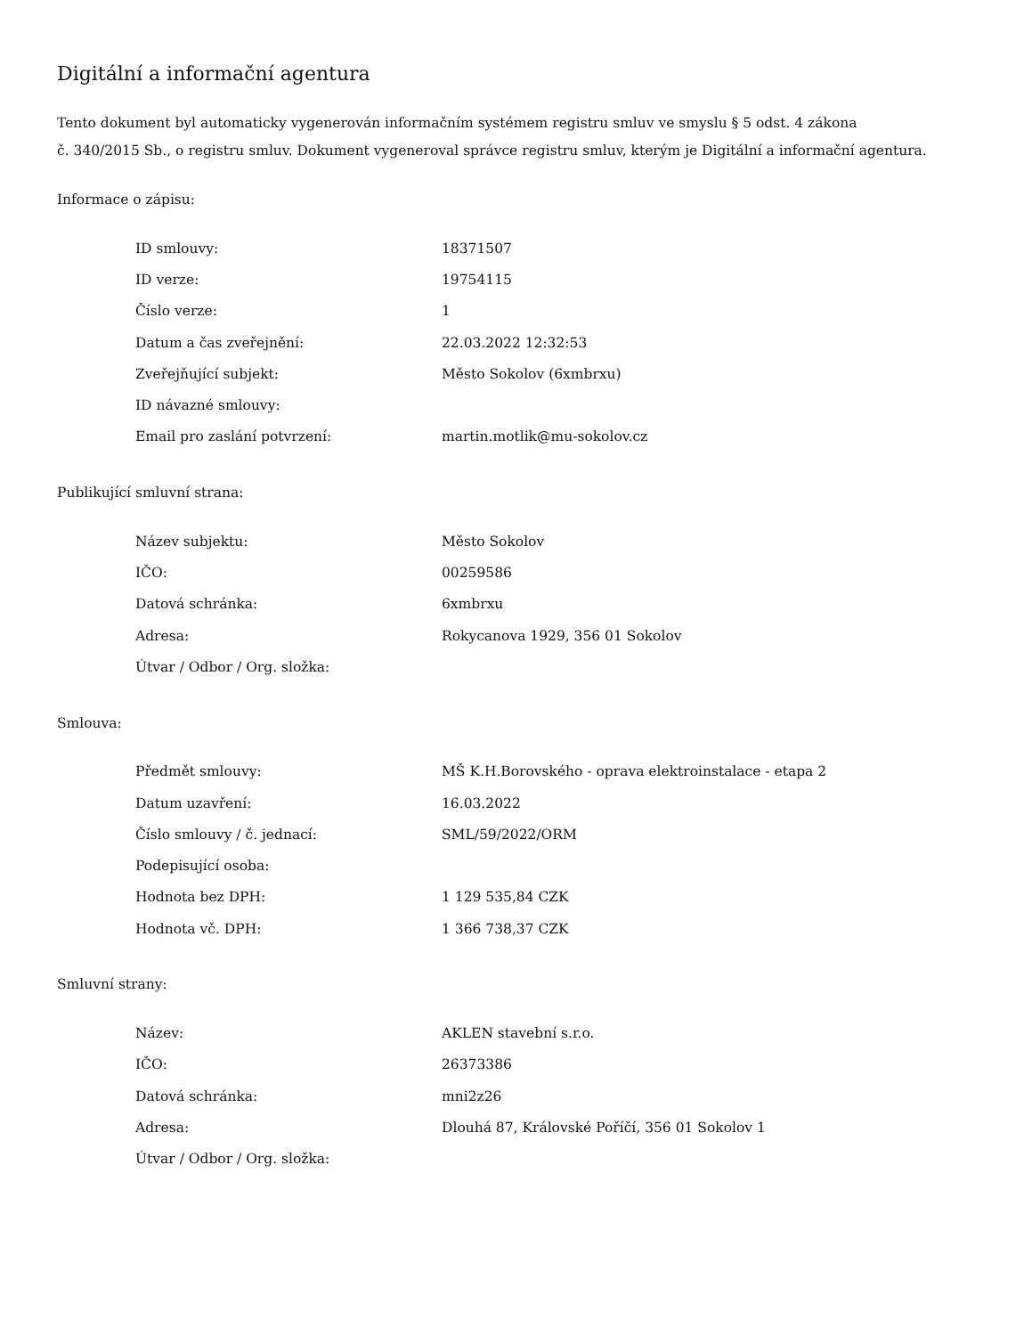Digitální a informační agentura
Tento dokument byl automaticky vygenerován informačním systémem registru smluv ve smyslu § 5 odst. 4 zákona
č. 340/2015 Sb., o registru smluv. Dokument vygeneroval správce registru smluv, kterým je Digitální a informační agentura.
Informace o zápisu:
| ID smlouvy: | 18371507 |
| ID verze: | 19754115 |
| Číslo verze: | 1 |
| Datum a čas zveřejnění: | 22.03.2022 12:32:53 |
| Zveřejňující subjekt: | Město Sokolov (6xmbrxu) |
| ID návazné smlouvy: | |
| Email pro zaslání potvrzení: | martin.motlik@mu-sokolov.cz |
Publikující smluvní strana:
| Název subjektu: | Město Sokolov |
| IČO: | 00259586 |
| Datová schránka: | 6xmbrxu |
| Adresa: | Rokycanova 1929, 356 01 Sokolov |
| Útvar / Odbor / Org. složka: | |
Smlouva:
| Předmět smlouvy: | MŠ K.H.Borovského - oprava elektroinstalace - etapa 2 |
| Datum uzavření: | 16.03.2022 |
| Číslo smlouvy / č. jednací: | SML/59/2022/ORM |
| Podepisující osoba: | |
| Hodnota bez DPH: | 1 129 535,84 CZK |
| Hodnota vč. DPH: | 1 366 738,37 CZK |
Smluvní strany:
| Název: | AKLEN stavební s.r.o. |
| IČO: | 26373386 |
| Datová schránka: | mni2z26 |
| Adresa: | Dlouhá 87, Královské Poříčí, 356 01 Sokolov 1 |
| Útvar / Odbor / Org. složka: | |